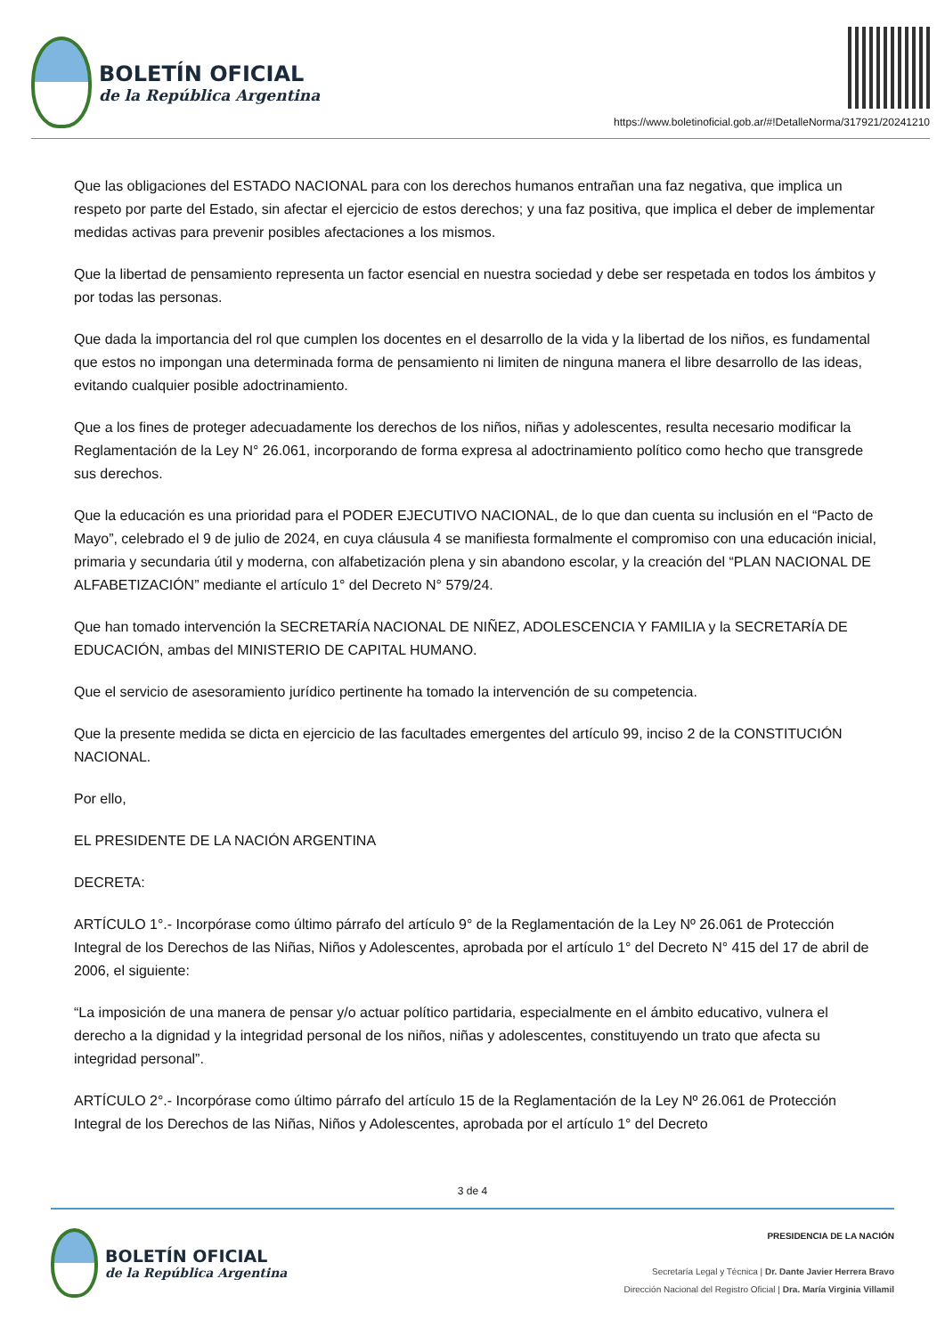BOLETÍN OFICIAL
de la República Argentina
https://www.boletinoficial.gob.ar/#!DetalleNorma/317921/20241210
Que las obligaciones del ESTADO NACIONAL para con los derechos humanos entrañan una faz negativa, que implica un respeto por parte del Estado, sin afectar el ejercicio de estos derechos; y una faz positiva, que implica el deber de implementar medidas activas para prevenir posibles afectaciones a los mismos.
Que la libertad de pensamiento representa un factor esencial en nuestra sociedad y debe ser respetada en todos los ámbitos y por todas las personas.
Que dada la importancia del rol que cumplen los docentes en el desarrollo de la vida y la libertad de los niños, es fundamental que estos no impongan una determinada forma de pensamiento ni limiten de ninguna manera el libre desarrollo de las ideas, evitando cualquier posible adoctrinamiento.
Que a los fines de proteger adecuadamente los derechos de los niños, niñas y adolescentes, resulta necesario modificar la Reglamentación de la Ley N° 26.061, incorporando de forma expresa al adoctrinamiento político como hecho que transgrede sus derechos.
Que la educación es una prioridad para el PODER EJECUTIVO NACIONAL, de lo que dan cuenta su inclusión en el “Pacto de Mayo”, celebrado el 9 de julio de 2024, en cuya cláusula 4 se manifiesta formalmente el compromiso con una educación inicial, primaria y secundaria útil y moderna, con alfabetización plena y sin abandono escolar, y la creación del “PLAN NACIONAL DE ALFABETIZACIÓN” mediante el artículo 1° del Decreto N° 579/24.
Que han tomado intervención la SECRETARÍA NACIONAL DE NIÑEZ, ADOLESCENCIA Y FAMILIA y la SECRETARÍA DE EDUCACIÓN, ambas del MINISTERIO DE CAPITAL HUMANO.
Que el servicio de asesoramiento jurídico pertinente ha tomado la intervención de su competencia.
Que la presente medida se dicta en ejercicio de las facultades emergentes del artículo 99, inciso 2 de la CONSTITUCIÓN NACIONAL.
Por ello,
EL PRESIDENTE DE LA NACIÓN ARGENTINA
DECRETA:
ARTÍCULO 1°.- Incorpórase como último párrafo del artículo 9° de la Reglamentación de la Ley Nº 26.061 de Protección Integral de los Derechos de las Niñas, Niños y Adolescentes, aprobada por el artículo 1° del Decreto N° 415 del 17 de abril de 2006, el siguiente:
“La imposición de una manera de pensar y/o actuar político partidaria, especialmente en el ámbito educativo, vulnera el derecho a la dignidad y la integridad personal de los niños, niñas y adolescentes, constituyendo un trato que afecta su integridad personal”.
ARTÍCULO 2°.- Incorpórase como último párrafo del artículo 15 de la Reglamentación de la Ley Nº 26.061 de Protección Integral de los Derechos de las Niñas, Niños y Adolescentes, aprobada por el artículo 1° del Decreto
3 de 4
BOLETÍN OFICIAL
de la República Argentina
PRESIDENCIA DE LA NACIÓN
Secretaría Legal y Técnica | Dr. Dante Javier Herrera Bravo
Dirección Nacional del Registro Oficial | Dra. María Virginia Villamil